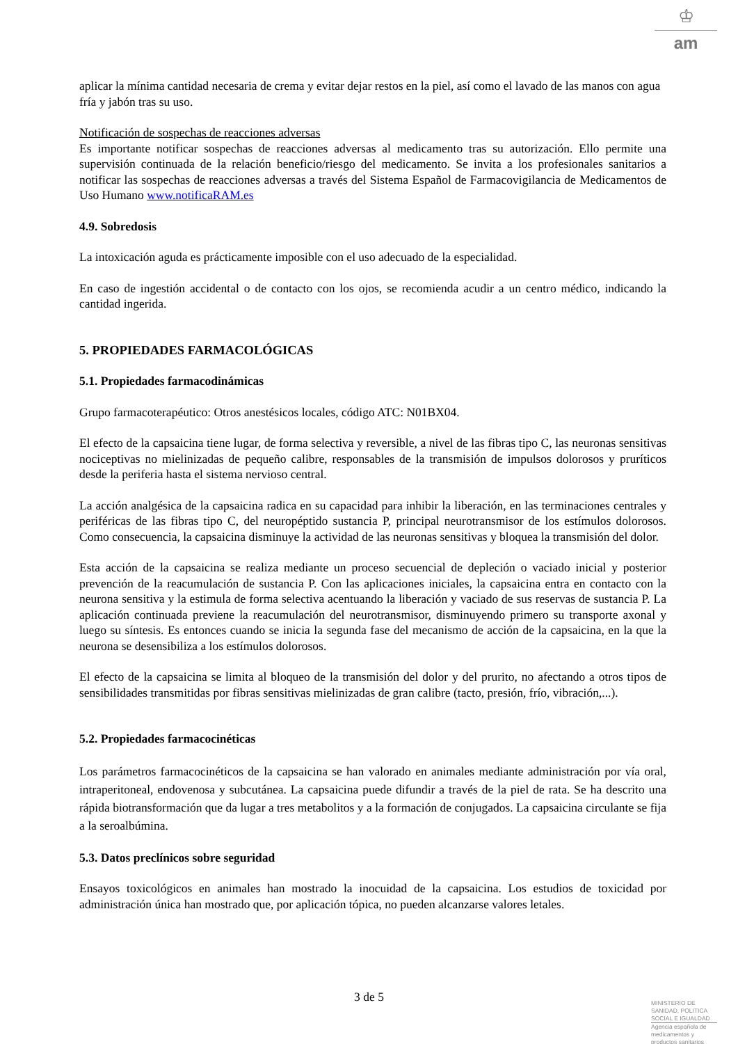♔
am
aplicar la mínima cantidad necesaria de crema y evitar dejar restos en la piel, así como el lavado de las manos con agua fría y jabón tras su uso.
Notificación de sospechas de reacciones adversas
Es importante notificar sospechas de reacciones adversas al medicamento tras su autorización. Ello permite una supervisión continuada de la relación beneficio/riesgo del medicamento. Se invita a los profesionales sanitarios a notificar las sospechas de reacciones adversas a través del Sistema Español de Farmacovigilancia de Medicamentos de Uso Humano www.notificaRAM.es
4.9. Sobredosis
La intoxicación aguda es prácticamente imposible con el uso adecuado de la especialidad.
En caso de ingestión accidental o de contacto con los ojos, se recomienda acudir a un centro médico, indicando la cantidad ingerida.
5. PROPIEDADES FARMACOLÓGICAS
5.1. Propiedades farmacodinámicas
Grupo farmacoterapéutico: Otros anestésicos locales, código ATC: N01BX04.
El efecto de la capsaicina tiene lugar, de forma selectiva y reversible, a nivel de las fibras tipo C, las neuronas sensitivas nociceptivas no mielinizadas de pequeño calibre, responsables de la transmisión de impulsos dolorosos y pruríticos desde la periferia hasta el sistema nervioso central.
La acción analgésica de la capsaicina radica en su capacidad para inhibir la liberación, en las terminaciones centrales y periféricas de las fibras tipo C, del neuropéptido sustancia P, principal neurotransmisor de los estímulos dolorosos. Como consecuencia, la capsaicina disminuye la actividad de las neuronas sensitivas y bloquea la transmisión del dolor.
Esta acción de la capsaicina se realiza mediante un proceso secuencial de depleción o vaciado inicial y posterior prevención de la reacumulación de sustancia P. Con las aplicaciones iniciales, la capsaicina entra en contacto con la neurona sensitiva y la estimula de forma selectiva acentuando la liberación y vaciado de sus reservas de sustancia P. La aplicación continuada previene la reacumulación del neurotransmisor, disminuyendo primero su transporte axonal y luego su síntesis. Es entonces cuando se inicia la segunda fase del mecanismo de acción de la capsaicina, en la que la neurona se desensibiliza a los estímulos dolorosos.
El efecto de la capsaicina se limita al bloqueo de la transmisión del dolor y del prurito, no afectando a otros tipos de sensibilidades transmitidas por fibras sensitivas mielinizadas de gran calibre (tacto, presión, frío, vibración,...).
5.2. Propiedades farmacocinéticas
Los parámetros farmacocinéticos de la capsaicina se han valorado en animales mediante administración por vía oral, intraperitoneal, endovenosa y subcutánea. La capsaicina puede difundir a través de la piel de rata. Se ha descrito una rápida biotransformación que da lugar a tres metabolitos y a la formación de conjugados. La capsaicina circulante se fija a la seroalbúmina.
5.3. Datos preclínicos sobre seguridad
Ensayos toxicológicos en animales han mostrado la inocuidad de la capsaicina. Los estudios de toxicidad por administración única han mostrado que, por aplicación tópica, no pueden alcanzarse valores letales.
3 de 5
MINISTERIO DE
SANIDAD, POLITICA
SOCIAL E IGUALDAD
Agencia española de
medicamentos y
productos sanitarios